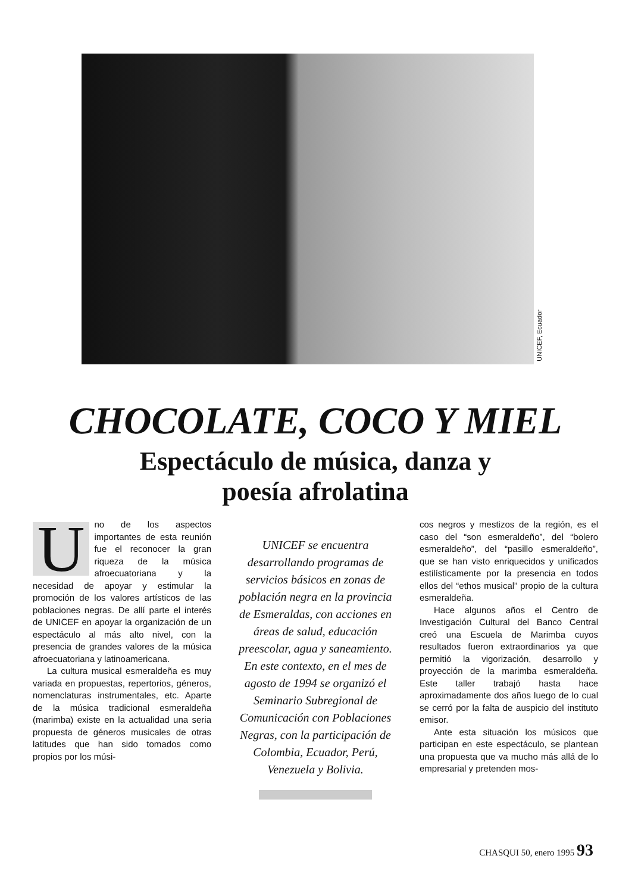UNICEF, Ecuador
CHOCOLATE, COCO Y MIEL
Espectáculo de música, danza y
poesía afrolatina
Uno de los aspectos importantes de esta reunión fue el reconocer la gran riqueza de la música afroecuatoriana y la necesidad de apoyar y estimular la promoción de los valores artísticos de las poblaciones negras. De allí parte el interés de UNICEF en apoyar la organización de un espectáculo al más alto nivel, con la presencia de grandes valores de la música afroecuatoriana y latinoamericana.
La cultura musical esmeraldeña es muy variada en propuestas, repertorios, géneros, nomenclaturas instrumentales, etc. Aparte de la música tradicional esmeraldeña (marimba) existe en la actualidad una seria propuesta de géneros musicales de otras latitudes que han sido tomados como propios por los músi-
UNICEF se encuentra desarrollando programas de servicios básicos en zonas de población negra en la provincia de Esmeraldas, con acciones en áreas de salud, educación preescolar, agua y saneamiento. En este contexto, en el mes de agosto de 1994 se organizó el Seminario Subregional de Comunicación con Poblaciones Negras, con la participación de Colombia, Ecuador, Perú, Venezuela y Bolivia.
cos negros y mestizos de la región, es el caso del “son esmeraldeño”, del “bolero esmeraldeño”, del “pasillo esmeraldeño”, que se han visto enriquecidos y unificados estilísticamente por la presencia en todos ellos del “ethos musical” propio de la cultura esmeraldeña.
Hace algunos años el Centro de Investigación Cultural del Banco Central creó una Escuela de Marimba cuyos resultados fueron extraordinarios ya que permitió la vigorización, desarrollo y proyección de la marimba esmeraldeña. Este taller trabajó hasta hace aproximadamente dos años luego de lo cual se cerró por la falta de auspicio del instituto emisor.
Ante esta situación los músicos que participan en este espectáculo, se plantean una propuesta que va mucho más allá de lo empresarial y pretenden mos-
CHASQUI 50, enero 1995 93